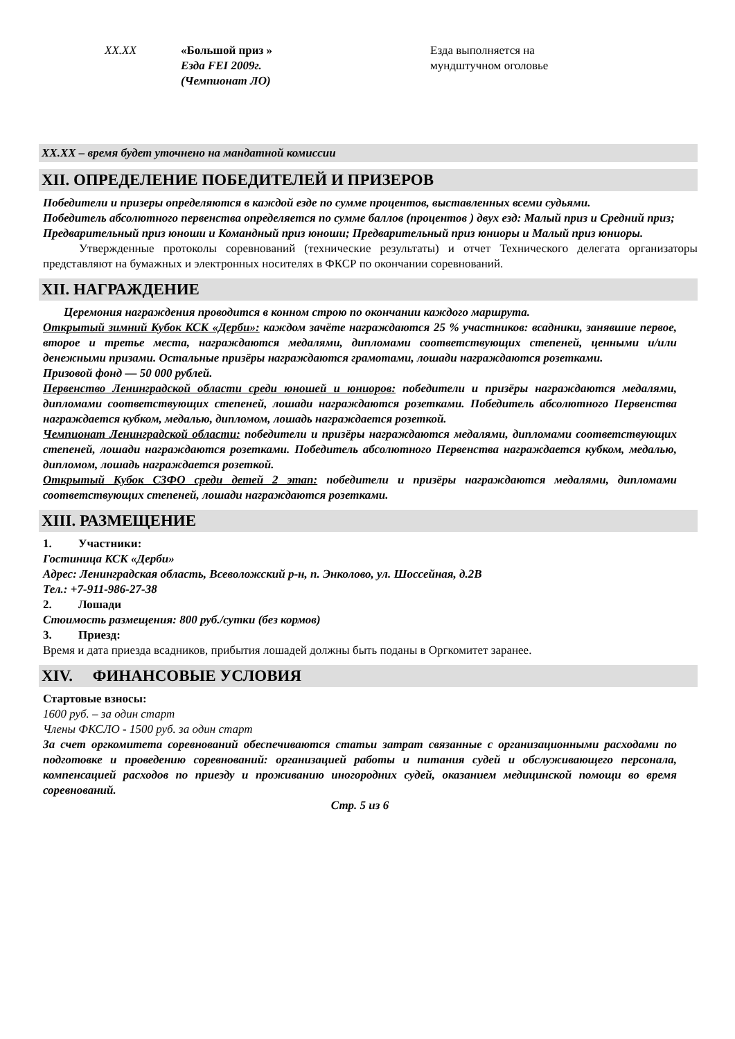| XX.XX | «Большой приз » Езда FEI 2009г. (Чемпионат ЛО) | Езда выполняется на мундштучном оголовье |
XX.XX – время будет уточнено на мандатной комиссии
XII. ОПРЕДЕЛЕНИЕ ПОБЕДИТЕЛЕЙ И ПРИЗЕРОВ
Победители и призеры определяются в каждой езде по сумме процентов, выставленных всеми судьями.
Победитель абсолютного первенства определяется по сумме баллов (процентов ) двух езд: Малый приз и Средний приз; Предварительный приз юноши и Командный приз юноши; Предварительный приз юниоры и Малый приз юниоры.
Утвержденные протоколы соревнований (технические результаты) и отчет Технического делегата организаторы представляют на бумажных и электронных носителях в ФКСР по окончании соревнований.
XII. НАГРАЖДЕНИЕ
Церемония награждения проводится в конном строю по окончании каждого маршрута.
Открытый зимний Кубок КСК «Дерби»: каждом зачёте награждаются 25 % участников: всадники, занявшие первое, второе и третье места, награждаются медалями, дипломами соответствующих степеней, ценными и/или денежными призами. Остальные призёры награждаются грамотами, лошади награждаются розетками.
Призовой фонд — 50 000 рублей.
Первенство Ленинградской области среди юношей и юниоров: победители и призёры награждаются медалями, дипломами соответствующих степеней, лошади награждаются розетками. Победитель абсолютного Первенства награждается кубком, медалью, дипломом, лошадь награждается розеткой.
Чемпионат Ленинградской области: победители и призёры награждаются медалями, дипломами соответствующих степеней, лошади награждаются розетками. Победитель абсолютного Первенства награждается кубком, медалью, дипломом, лошадь награждается розеткой.
Открытый Кубок СЗФО среди детей 2 этап: победители и призёры награждаются медалями, дипломами соответствующих степеней, лошади награждаются розетками.
XIII. РАЗМЕЩЕНИЕ
1. Участники:
Гостиница КСК «Дерби»
Адрес: Ленинградская область, Всеволожский р-н, п. Энколово, ул. Шоссейная, д.2В
Тел.: +7-911-986-27-38
2. Лошади
Стоимость размещения: 800 руб./сутки (без кормов)
3. Приезд:
Время и дата приезда всадников, прибытия лошадей должны быть поданы в Оргкомитет заранее.
XIV. ФИНАНСОВЫЕ УСЛОВИЯ
Стартовые взносы:
1600 руб. – за один старт
Члены ФКСЛО - 1500 руб. за один старт
За счет оргкомитета соревнований обеспечиваются статьи затрат связанные с организационными расходами по подготовке и проведению соревнований: организацией работы и питания судей и обслуживающего персонала, компенсацией расходов по приезду и проживанию иногородних судей, оказанием медицинской помощи во время соревнований.
Стр. 5 из 6